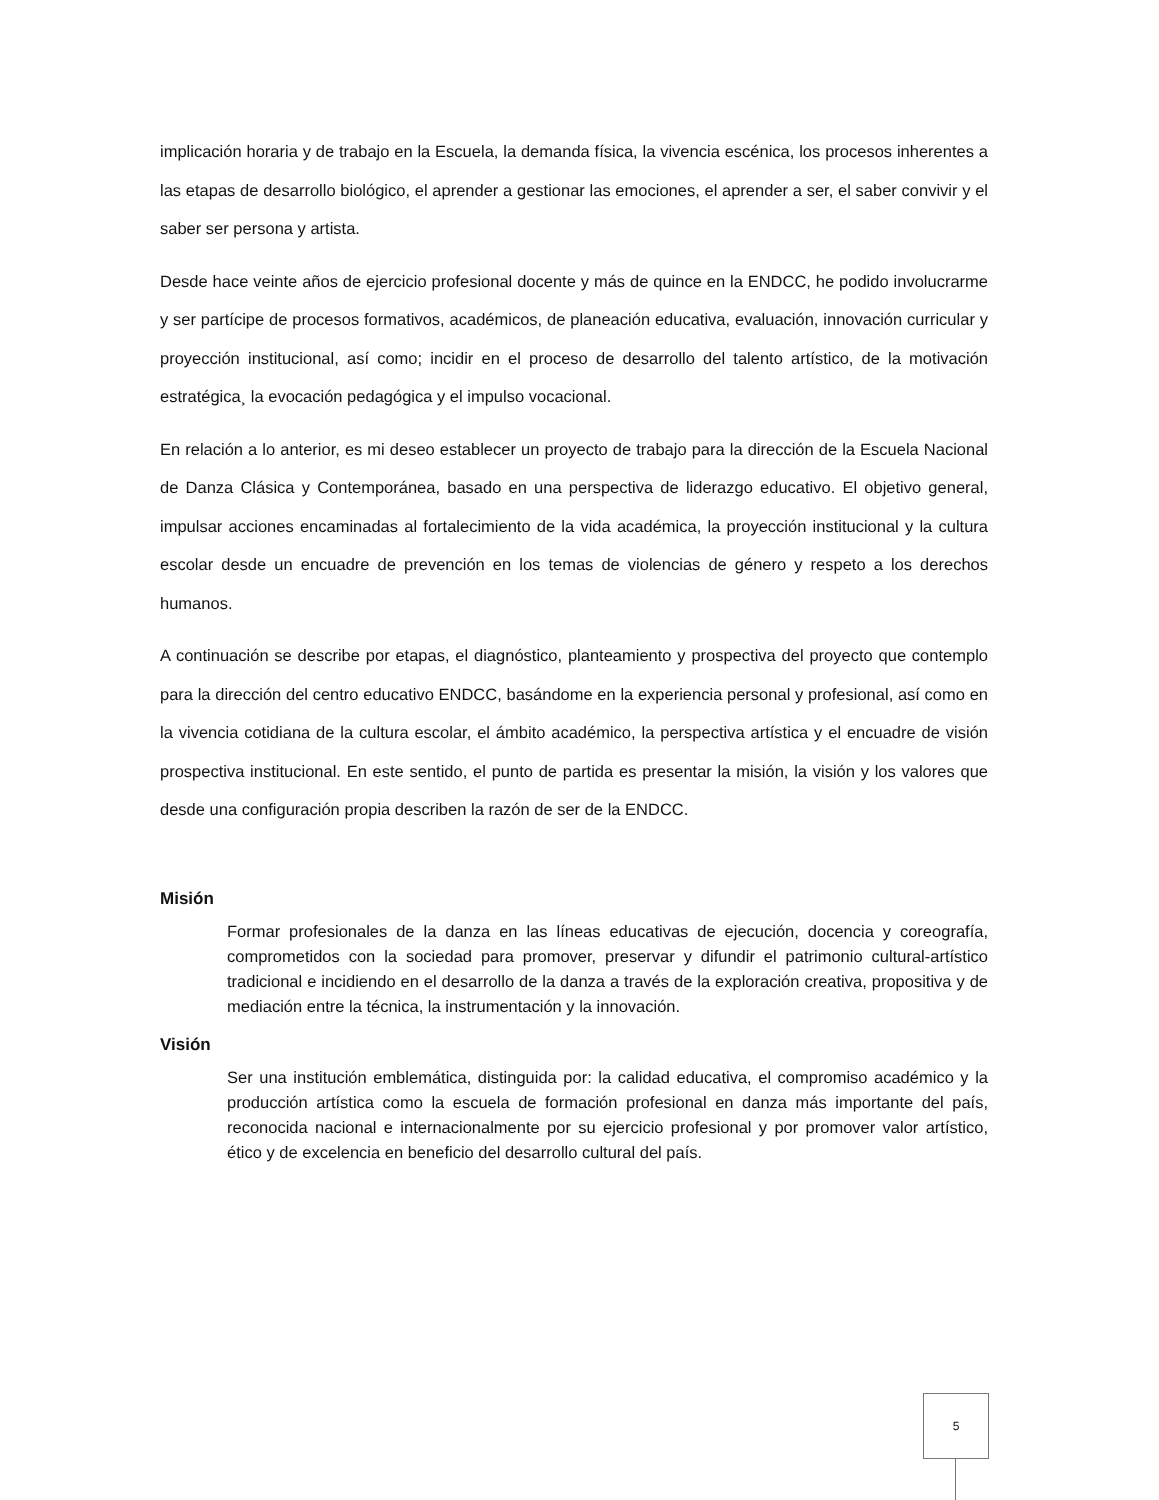implicación horaria y de trabajo en la Escuela, la demanda física, la vivencia escénica, los procesos inherentes a las etapas de desarrollo biológico, el aprender a gestionar las emociones, el aprender a ser, el saber convivir y el saber ser persona y artista.
Desde hace veinte años de ejercicio profesional docente y más de quince en la ENDCC, he podido involucrarme y ser partícipe de procesos formativos, académicos, de planeación educativa, evaluación, innovación curricular y proyección institucional, así como; incidir en el proceso de desarrollo del talento artístico, de la motivación estratégica¸ la evocación pedagógica y el impulso vocacional.
En relación a lo anterior, es mi deseo establecer un proyecto de trabajo para la dirección de la Escuela Nacional de Danza Clásica y Contemporánea, basado en una perspectiva de liderazgo educativo. El objetivo general, impulsar acciones encaminadas al fortalecimiento de la vida académica, la proyección institucional y la cultura escolar desde un encuadre de prevención en los temas de violencias de género y respeto a los derechos humanos.
A continuación se describe por etapas, el diagnóstico, planteamiento y prospectiva del proyecto que contemplo para la dirección del centro educativo ENDCC, basándome en la experiencia personal y profesional, así como en la vivencia cotidiana de la cultura escolar, el ámbito académico, la perspectiva artística y el encuadre de visión prospectiva institucional. En este sentido, el punto de partida es presentar la misión, la visión y los valores que desde una configuración propia describen la razón de ser de la ENDCC.
Misión
Formar profesionales de la danza en las líneas educativas de ejecución, docencia y coreografía, comprometidos con la sociedad para promover, preservar y difundir el patrimonio cultural-artístico tradicional e incidiendo en el desarrollo de la danza a través de la exploración creativa, propositiva y de mediación entre la técnica, la instrumentación y la innovación.
Visión
Ser una institución emblemática, distinguida por: la calidad educativa, el compromiso académico y la producción artística como la escuela de formación profesional en danza más importante del país, reconocida nacional e internacionalmente por su ejercicio profesional y por promover valor artístico, ético y de excelencia en beneficio del desarrollo cultural del país.
5